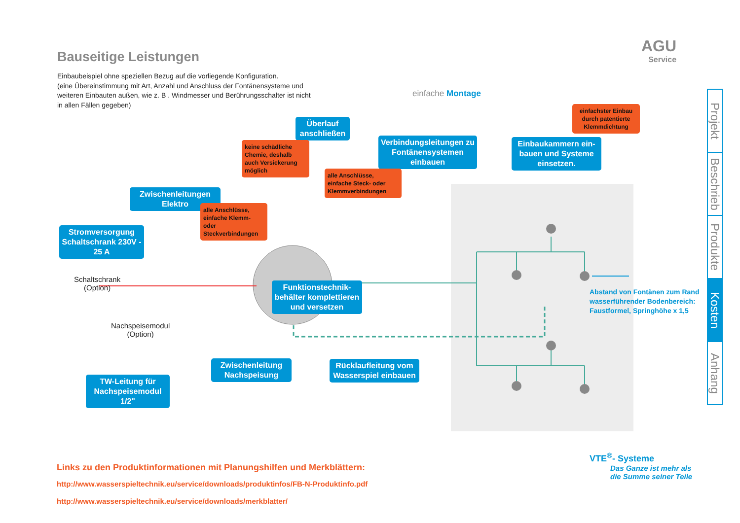Bauseitige Leistungen
Einbaubeispiel ohne speziellen Bezug auf die vorliegende Konfiguration.
(eine Übereinstimmung mit Art, Anzahl und Anschluss der Fontänensysteme und weiteren Einbauten außen, wie z. B . Windmesser und Berührungsschalter ist nicht in allen Fällen gegeben)
AGU
Service
einfache Montage
Überlauf anschließen
keine schädliche Chemie, deshalb auch Versickerung möglich
Verbindungsleitungen zu Fontänensystemen einbauen
alle Anschlüsse, einfache Steck- oder Klemmverbindungen
einfachster Einbau durch patentierte Klemmdichtung
Einbaukammern ein-bauen und Systeme einsetzen.
Zwischenleitungen Elektro
alle Anschlüsse, einfache Klemm- oder Steckverbindungen
Stromversorgung Schaltschrank 230V - 25 A
Schaltschrank
(Option)
Funktionstechnik-behälter komplettieren und versetzen
Abstand von Fontänen zum Rand
wasserführender Bodenbereich:
Faustformel, Springhöhe x 1,5
Nachspeisemodul
(Option)
Zwischenleitung Nachspeisung
Rücklaufleitung vom Wasserspiel einbauen
TW-Leitung für Nachspeisemodul 1/2"
Projekt
Beschrieb
Produkte
Kosten
Anhang
Links zu den Produktinformationen mit Planungshilfen und Merkblättern:
http://www.wasserspieltechnik.eu/service/downloads/produktinfos/FB-N-Produktinfo.pdf
http://www.wasserspieltechnik.eu/service/downloads/merkblatter/
VTE<sup>®</sup>- Systeme
Das Ganze ist mehr als
die Summe seiner Teile